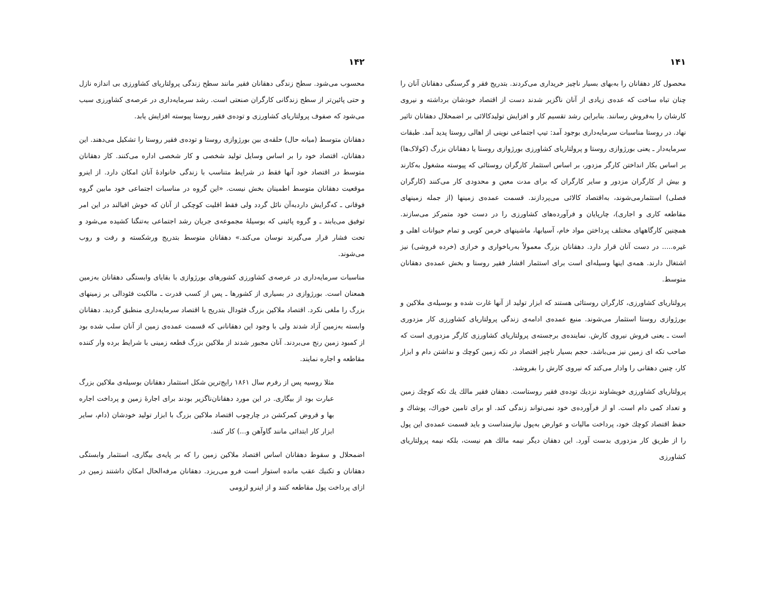۱۴۱
محصول کار دهقانان را به‌بهای بسیار ناچیز خریداری می‌کردند. بتدریج فقر و گرسنگی دهقانان آنان را چنان تباه ساخت که عده‌ی زیادی از آنان ناگزیر شدند دست از اقتصاد خودشان برداشته و نیروی کارشان را به‌فروش رسانند. بنابراین رشد تقسیم کار و افزایش تولیدکالائی بر اضمحلال دهقانان تاثیر نهاد. در روستا مناسبات سرمایه‌داری بوجود آمد: تیپ اجتماعی نوینی از اهالی روستا پدید آمد. طبقات سرمایه‌دار ـ یعنی بورژوازی روستا و پرولتاریای کشاورزی بورژوازی روستا یا دهقانان بزرگ (کولاک‌ها) بر اساس بکار انداختن کارگر مزدور، بر اساس استثمار کارگران روستائی که پیوسته مشغول به‌کارند و بیش از کارگران مزدور و سایر کارگران که برای مدت معین و محدودی کار می‌کنند (کارگران فصلی) استثمارمی‌شوند، به‌اقتصاد کالائی می‌پردازند. قسمت عمده‌ی زمینها (از جمله زمینهای مقاطعه کاری و اجاری)، چارپایان و فرآورده‌های کشاورزی را در دست خود متمرکز می‌سازند. همچنین کارگاههای مختلف پرداختن مواد خام، آسیابها، ماشینهای خرمن کوبی و تمام حیوانات اهلی و غیره..... در دست آنان قرار دارد. دهقانان بزرگ معمولاً به‌رباخواری و خرازی (خرده فروشی) نیز اشتغال دارند. همه‌ی اینها وسیله‌ای است برای استثمار اقشار فقیر روستا و بخش عمده‌ی دهقانان متوسط.
پرولتاریای کشاورزی، کارگران روستائی هستند که ابزار تولید از آنها غارت شده و بوسیله‌ی ملاکین و بورژوازی روستا استثمار می‌شوند. منبع عمده‌ی ادامه‌ی زندگی پرولتاریای کشاورزی کار مزدوری است ـ یعنی فروش نیروی کارش. نماینده‌ی برجسته‌ی پرولتاریای کشاورزی کارگر مزدوری است که صاحب تکه ای زمین نیز می‌باشد. حجم بسیار ناچیز اقتصاد در تکه زمین کوچك و نداشتن دام و ابزار کار، چنین دهقانی را وادار می‌کند که نیروی کارش را بفروشد.
پرولتاریای کشاورزی خویشاوند نزدیك توده‌ی فقیر روستاست. دهقان فقیر مالك یك تکه کوچك زمین و تعداد کمی دام است. او از فرآورده‌ی خود نمی‌تواند زندگی کند. او برای تامین خوراك، پوشاك و حفظ اقتصاد کوچك خود، پرداخت مالیات و عوارض به‌پول نیازمنداست و باید قسمت عمده‌ی این پول را از طریق کار مزدوری بدست آورد. این دهقان دیگر نیمه مالك هم نیست، بلکه نیمه پرولتاریای کشاورزی
۱۴۲
محسوب می‌شود. سطح زندگی دهقانان فقیر مانند سطح زندگی پرولتاریای کشاورزی بی اندازه نازل و حتی پائین‌تر از سطح زندگانی کارگران صنعتی است. رشد سرمایه‌داری در عرصه‌ی کشاورزی سبب می‌شود که صفوف پرولتاریای کشاورزی و توده‌ی فقیر روستا پیوسته افزایش یابد.
دهقانان متوسط (میانه حال) حلقه‌ی بین بورژوازی روستا و توده‌ی فقیر روستا را تشکیل می‌دهند. این دهقانان، اقتصاد خود را بر اساس وسایل تولید شخصی و کار شخصی اداره می‌کنند. کار دهقانان متوسط در اقتصاد خود آنها فقط در شرایط متناسب با زندگی خانوادهٔ آنان امکان دارد. از اینرو موقعیت دهقانان متوسط اطمینان بخش نیست. «این گروه در مناسبات اجتماعی خود مابین گروه فوقانی ـ که‌گرایش داردبه‌آن نائل گردد ولی فقط اقلیت کوچکی از آنان که خوش اقبالند در این امر توفیق می‌یابند ـ و گروه پائینی که بوسیلهٔ مجموعه‌ی جریان رشد اجتماعی به‌تنگنا کشیده می‌شود و تحت فشار قرار می‌گیرند نوسان می‌کند.» دهقانان متوسط بتدریج ورشکسته و رفت و روب می‌شوند.
مناسبات سرمایه‌داری در عرصه‌ی کشاورزی کشورهای بورژوازی با بقایای وابستگی دهقانان به‌زمین همعنان است. بورژوازی در بسیاری از کشورها ـ پس از کسب قدرت ـ مالکیت فئودالی بر زمینهای بزرگ را ملغی نکرد. اقتصاد ملاکین بزرگ فئودال بتدریج با اقتصاد سرمایه‌داری منطبق گردید. دهقانان وابسته به‌زمین آزاد شدند ولی با وجود این دهقانانی که قسمت عمده‌ی زمین از آنان سلب شده بود از کمبود زمین رنج می‌بردند. آنان مجبور شدند از ملاکین بزرگ قطعه زمینی با شرایط برده وار کننده مقاطعه و اجاره نمایند.
مثلا روسیه پس از رفرم سال ۱۸۶۱ رایج‌ترین شکل استثمار دهقانان بوسیله‌ی ملاکین بزرگ عبارت بود از بیگاری. در این مورد دهقانان‌ناگزیر بودند برای اجارهٔ زمین و پرداخت اجاره بها و قروض کمرکشن در چارچوب اقتصاد ملاکین بزرگ با ابزار تولید خودشان (دام، سایر ابزار کار ابتدائی مانند گاوآهن و...) کار کنند.
اضمحلال و سقوط دهقانان اساس اقتصاد ملاکین زمین را که بر پایه‌ی بیگاری، استثمار وابستگی دهقانان و تکنیك عقب مانده استوار است فرو می‌ریزد. دهقانان مرفه‌الحال امکان داشتند زمین در ازای پرداخت پول مقاطعه کنند و از اینرو لزومی